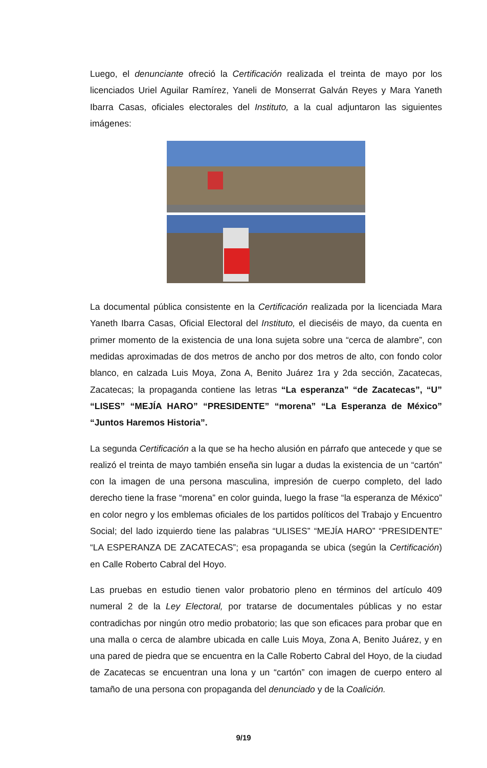Luego, el denunciante ofreció la Certificación realizada el treinta de mayo por los licenciados Uriel Aguilar Ramírez, Yaneli de Monserrat Galván Reyes y Mara Yaneth Ibarra Casas, oficiales electorales del Instituto, a la cual adjuntaron las siguientes imágenes:
La documental pública consistente en la Certificación realizada por la licenciada Mara Yaneth Ibarra Casas, Oficial Electoral del Instituto, el dieciséis de mayo, da cuenta en primer momento de la existencia de una lona sujeta sobre una “cerca de alambre”, con medidas aproximadas de dos metros de ancho por dos metros de alto, con fondo color blanco, en calzada Luis Moya, Zona A, Benito Juárez 1ra y 2da sección, Zacatecas, Zacatecas; la propaganda contiene las letras “La esperanza” “de Zacatecas”, “U” “LISES” “MEJÍA HARO” “PRESIDENTE” “morena” “La Esperanza de México” “Juntos Haremos Historia”.
La segunda Certificación a la que se ha hecho alusión en párrafo que antecede y que se realizó el treinta de mayo también enseña sin lugar a dudas la existencia de un “cartón” con la imagen de una persona masculina, impresión de cuerpo completo, del lado derecho tiene la frase “morena” en color guinda, luego la frase “la esperanza de México” en color negro y los emblemas oficiales de los partidos políticos del Trabajo y Encuentro Social; del lado izquierdo tiene las palabras “ULISES” “MEJÍA HARO” “PRESIDENTE” “LA ESPERANZA DE ZACATECAS”; esa propaganda se ubica (según la Certificación) en Calle Roberto Cabral del Hoyo.
Las pruebas en estudio tienen valor probatorio pleno en términos del artículo 409 numeral 2 de la Ley Electoral, por tratarse de documentales públicas y no estar contradichas por ningún otro medio probatorio; las que son eficaces para probar que en una malla o cerca de alambre ubicada en calle Luis Moya, Zona A, Benito Juárez, y en una pared de piedra que se encuentra en la Calle Roberto Cabral del Hoyo, de la ciudad de Zacatecas se encuentran una lona y un “cartón” con imagen de cuerpo entero al tamaño de una persona con propaganda del denunciado y de la Coalición.
9/19